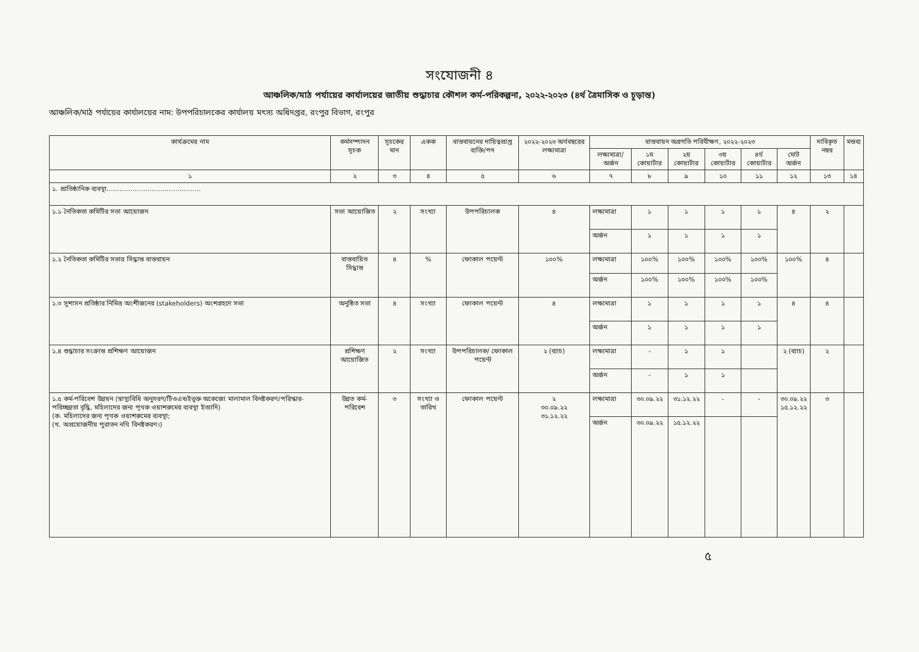সংযোজনী ৪
আঞ্চলিক/মাঠ পর্যায়ের কার্যালয়ের জাতীয় শুদ্ধাচার কৌশল কর্ম-পরিকল্পনা, ২০২২-২০২৩ (৪র্থ ত্রৈমাসিক ও চূড়ান্ত)
আঞ্চলিক/মাঠ পর্যায়ের কার্যালয়ের নাম: উপপরিচালকের কার্যালয় মৎস্য অধিদপ্তর, রংপুর বিভাগ, রংপুর
| কার্যক্রমের নাম | কর্মসম্পাদন সূচক | সূচকের মান | একক | বাস্তবায়নের দায়িত্বপ্রাপ্ত ব্যক্তি/পদ | ২০২২-২০২৩ অর্থবছরের লক্ষ্যমাত্রা | বাস্তবায়ন অগ্রগতি পরিবীক্ষণ, ২০২২-২০২৩ | | | | | | দাবিকৃত নম্বর | মন্তব্য |
| --- | --- | --- | --- | --- | --- | --- | --- | --- | --- | --- | --- | --- | --- |
| | | | | | | লক্ষ্যমাত্রা/ অর্জন | ১ম কোয়ার্টার | ২য় কোয়ার্টার | ৩য় কোয়ার্টার | ৪র্থ কোয়ার্টার | মোট অর্জন | | |
| ১ | ২ | ৩ | ৪ | ৫ | ৬ | ৭ | ৮ | ৯ | ১০ | ১১ | ১২ | ১৩ | ১৪ |
| ১. প্রাতিষ্ঠানিক ব্যবস্থা…………………………………….. | | | | | | | | | | | | | |
| ১.১ নৈতিকতা কমিটির সভা আয়োজন | সভা আয়োজিত | ২ | সংখ্যা | উপপরিচালক | ৪ | লক্ষ্যমাত্রা | ১ | ১ | ১ | ১ | ৪ | ২ | |
| | | | | | | অর্জন | ১ | ১ | ১ | ১ | | | |
| ১.২ নৈতিকতা কমিটির সভার সিদ্ধান্ত বাস্তবায়ন | বাস্তবায়িত সিদ্ধান্ত | ৪ | % | ফোকাল পয়েন্ট | ১০০% | লক্ষ্যমাত্রা | ১০০% | ১০০% | ১০০% | ১০০% | ১০০% | ৪ | |
| | | | | | | অর্জন | ১০০% | ১০০% | ১০০% | ১০০% | | | |
| ১.৩ সুশাসন প্রতিষ্ঠার নিমিত্ত অংশীজনের (stakeholders) অংশগ্রহণে সভা | অনুষ্ঠিত সভা | ৪ | সংখ্যা | ফোকাল পয়েন্ট | ৪ | লক্ষ্যমাত্রা | ১ | ১ | ১ | ১ | ৪ | ৪ | |
| | | | | | | অর্জন | ১ | ১ | ১ | ১ | | | |
| ১.৪ শুদ্ধাচার সংক্রান্ত প্রশিক্ষণ আয়োজন | প্রশিক্ষণ আয়োজিত | ২ | সংখ্যা | উপপরিচালক/ ফোকাল পয়েন্ট | ২ (ব্যাচ) | লক্ষ্যমাত্রা | - | ১ | ১ | | ২ (ব্যাচ) | ২ | |
| | | | | | | অর্জন | - | ১ | ১ | | | | |
| ১.৫ কর্ম-পরিবেশ উন্নয়ন (স্বাস্থ্যবিধি অনুসরণ/টিওএন্ডইভূক্ত অকেজো মালামাল বিনষ্টকরণ/পরিস্কার-পরিচ্ছন্নতা বৃদ্ধি, মহিলাদের জন্য পৃথক ওয়াশরুমের ব্যবস্থা ইত্যাদি) (ক. মহিলাদের জন্য পৃথক ওয়াশরুমের ব্যবস্থা; (খ. অপ্রয়োজনীয় পুরাতন নথি বিনষ্টকরণ।) | উন্নত কর্ম-পরিবেশ | ৩ | সংখ্যা ও তারিখ | ফোকাল পয়েন্ট | ২ ৩০.০৯.২২ ৩১.১২.২২ | লক্ষ্যমাত্রা | ৩০.০৯.২২ | ৩১.১২.২২ | - | - | ৩০.০৯.২২ ১৫.১২.২২ | ৩ | |
| | | | | | | অর্জন | ৩০.০৯.২২ | ১৫.১২.২২ | | | | | |
৫